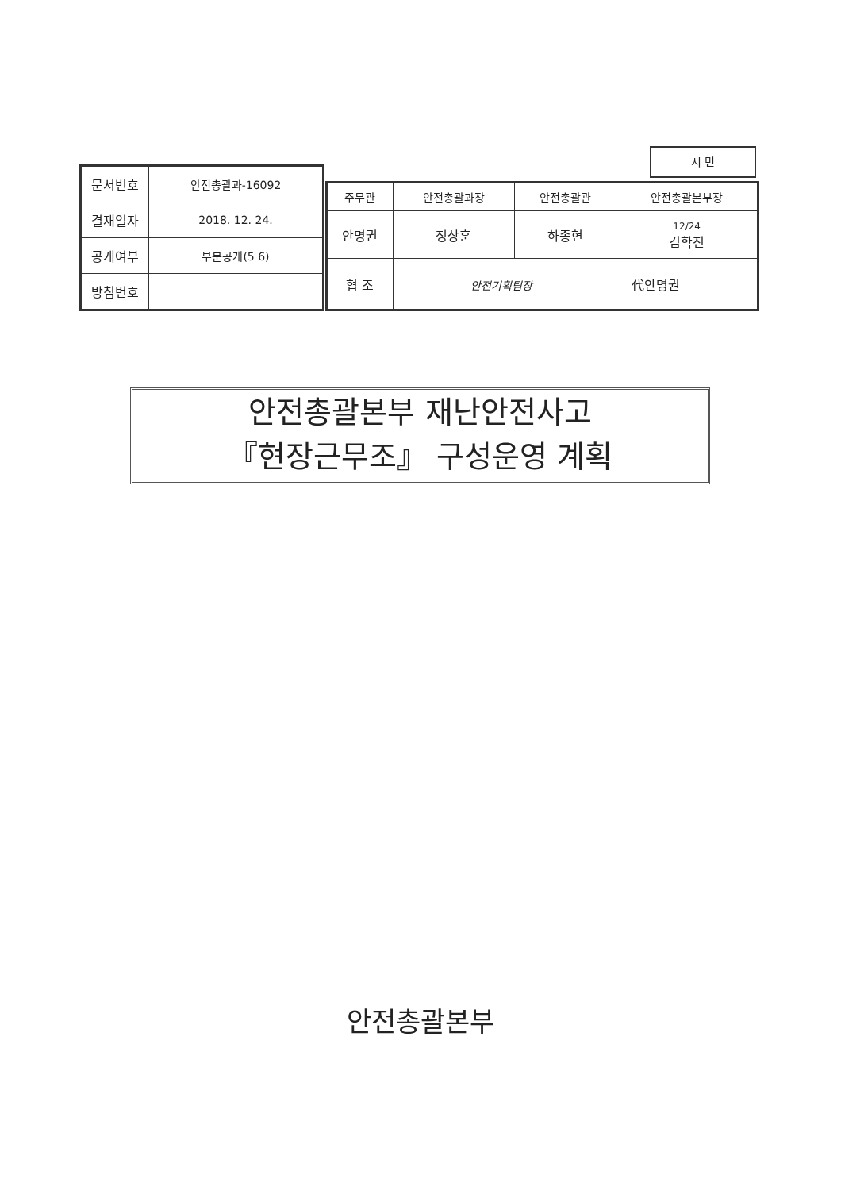| 문서번호 | 안전총괄과-16092 |
| 결재일자 | 2018. 12. 24. |
| 공개여부 | 부분공개(5 6) |
| 방침번호 | |
시 민
| 주무관 | 안전총괄과장 | 안전총괄관 | 안전총괄본부장 |
| 안명권 | 정상훈 | 하종현 | 12/24 김학진 |
| 협 조 | 안전기획팀장 代안명권 | | |
안전총괄본부 재난안전사고
『현장근무조』 구성운영 계획
안전총괄본부